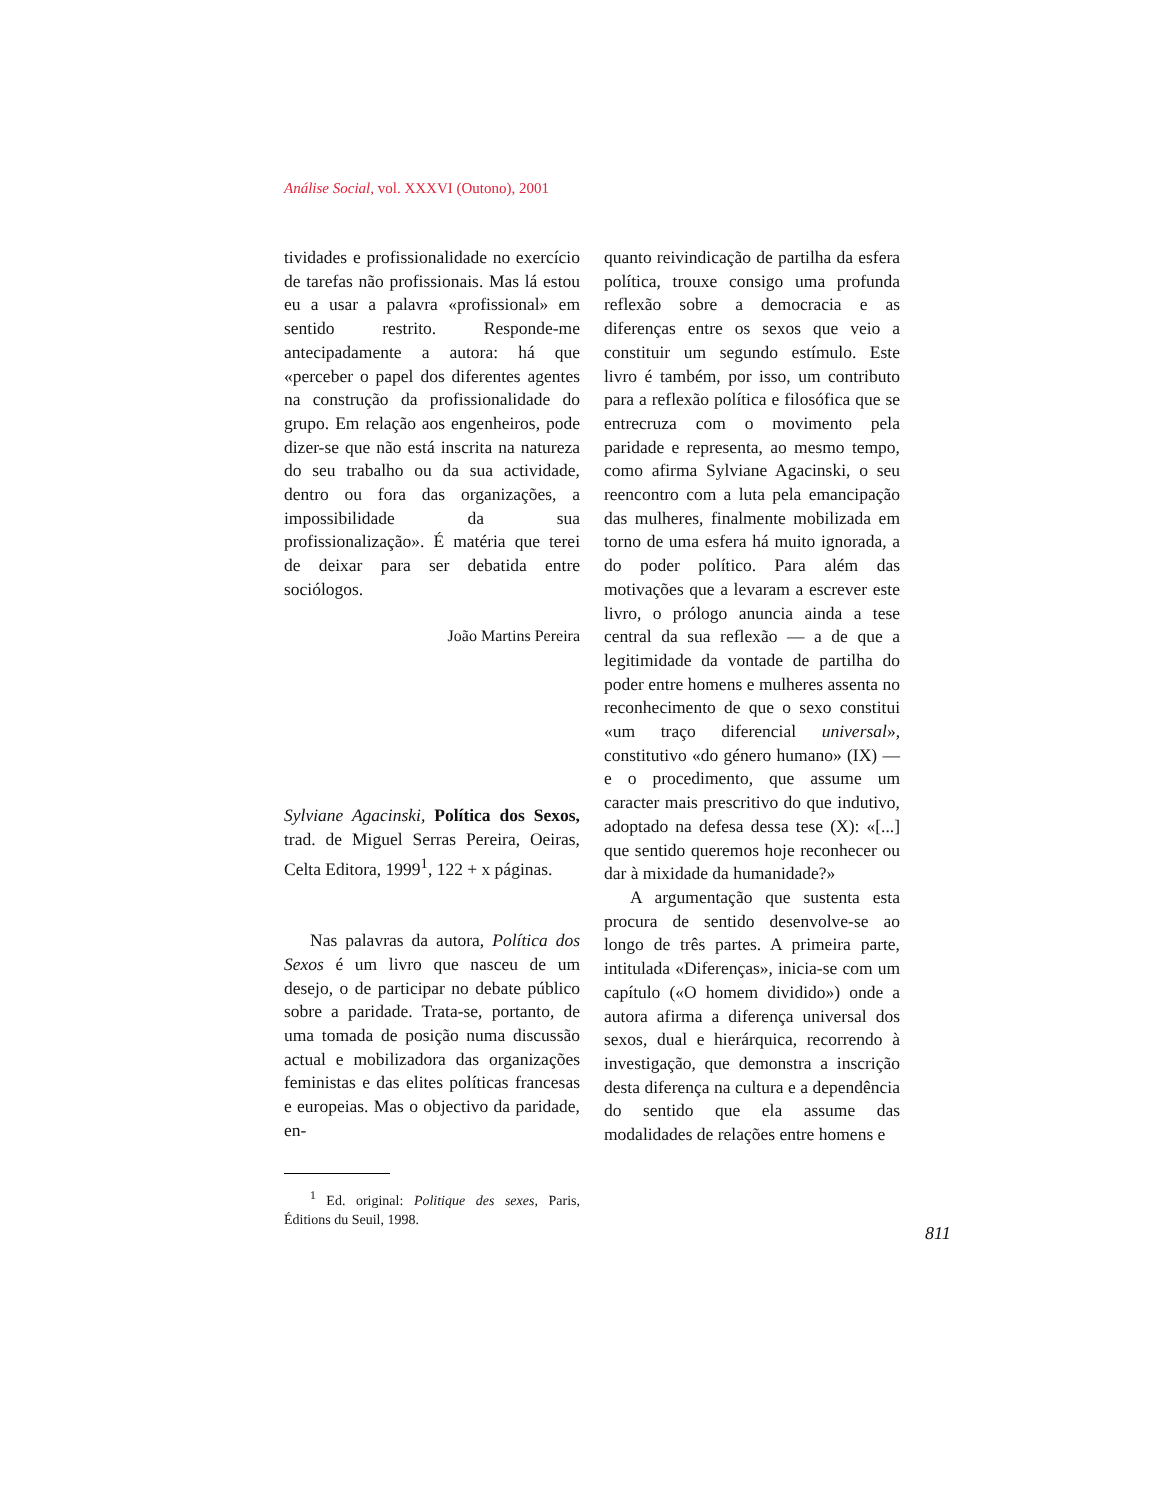Análise Social, vol. XXXVI (Outono), 2001
tividades e profissionalidade no exercício de tarefas não profissionais. Mas lá estou eu a usar a palavra «profissional» em sentido restrito. Responde-me antecipadamente a autora: há que «perceber o papel dos diferentes agentes na construção da profissionalidade do grupo. Em relação aos engenheiros, pode dizer-se que não está inscrita na natureza do seu trabalho ou da sua actividade, dentro ou fora das organizações, a impossibilidade da sua profissionalização». É matéria que terei de deixar para ser debatida entre sociólogos.
João Martins Pereira
Sylviane Agacinski, Política dos Sexos, trad. de Miguel Serras Pereira, Oeiras, Celta Editora, 1999<sup>1</sup>, 122 + x páginas.
Nas palavras da autora, Política dos Sexos é um livro que nasceu de um desejo, o de participar no debate público sobre a paridade. Trata-se, portanto, de uma tomada de posição numa discussão actual e mobilizadora das organizações feministas e das elites políticas francesas e europeias. Mas o objectivo da paridade, en-
<sup>1</sup> Ed. original: Politique des sexes, Paris, Éditions du Seuil, 1998.
quanto reivindicação de partilha da esfera política, trouxe consigo uma profunda reflexão sobre a democracia e as diferenças entre os sexos que veio a constituir um segundo estímulo. Este livro é também, por isso, um contributo para a reflexão política e filosófica que se entrecruza com o movimento pela paridade e representa, ao mesmo tempo, como afirma Sylviane Agacinski, o seu reencontro com a luta pela emancipação das mulheres, finalmente mobilizada em torno de uma esfera há muito ignorada, a do poder político. Para além das motivações que a levaram a escrever este livro, o prólogo anuncia ainda a tese central da sua reflexão — a de que a legitimidade da vontade de partilha do poder entre homens e mulheres assenta no reconhecimento de que o sexo constitui «um traço diferencial universal», constitutivo «do género humano» (IX) — e o procedimento, que assume um caracter mais prescritivo do que indutivo, adoptado na defesa dessa tese (X): «[...] que sentido queremos hoje reconhecer ou dar à mixidade da humanidade?»
A argumentação que sustenta esta procura de sentido desenvolve-se ao longo de três partes. A primeira parte, intitulada «Diferenças», inicia-se com um capítulo («O homem dividido») onde a autora afirma a diferença universal dos sexos, dual e hierárquica, recorrendo à investigação, que demonstra a inscrição desta diferença na cultura e a dependência do sentido que ela assume das modalidades de relações entre homens e
811